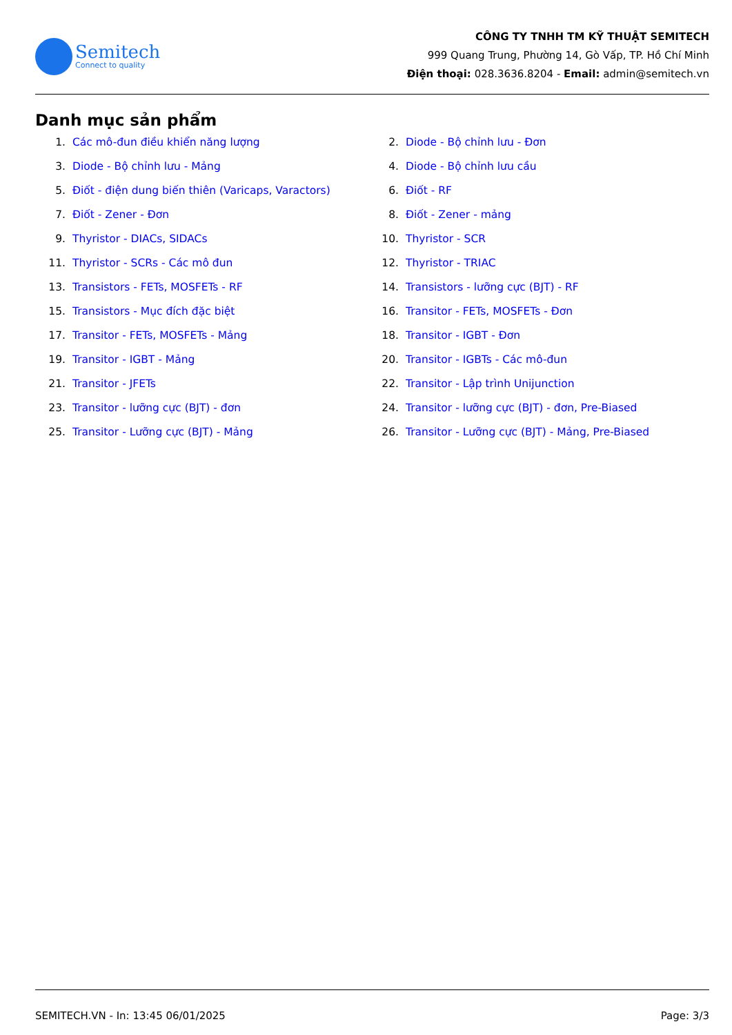Semitech
Connect to quality
CÔNG TY TNHH TM KỸ THUẬT SEMITECH
999 Quang Trung, Phường 14, Gò Vấp, TP. Hồ Chí Minh
Điện thoại: 028.3636.8204 - Email: admin@semitech.vn
Danh mục sản phẩm
1. Các mô-đun điều khiển năng lượng
2. Diode - Bộ chỉnh lưu - Đơn
3. Diode - Bộ chỉnh lưu - Mảng
4. Diode - Bộ chỉnh lưu cầu
5. Điốt - điện dung biến thiên (Varicaps, Varactors)
6. Điốt - RF
7. Điốt - Zener - Đơn
8. Điốt - Zener - mảng
9. Thyristor - DIACs, SIDACs
10. Thyristor - SCR
11. Thyristor - SCRs - Các mô đun
12. Thyristor - TRIAC
13. Transistors - FETs, MOSFETs - RF
14. Transistors - lưỡng cực (BJT) - RF
15. Transistors - Mục đích đặc biệt
16. Transitor - FETs, MOSFETs - Đơn
17. Transitor - FETs, MOSFETs - Mảng
18. Transitor - IGBT - Đơn
19. Transitor - IGBT - Mảng
20. Transitor - IGBTs - Các mô-đun
21. Transitor - JFETs
22. Transitor - Lập trình Unijunction
23. Transitor - lưỡng cực (BJT) - đơn
24. Transitor - lưỡng cực (BJT) - đơn, Pre-Biased
25. Transitor - Lưỡng cực (BJT) - Mảng
26. Transitor - Lưỡng cực (BJT) - Mảng, Pre-Biased
SEMITECH.VN - In: 13:45 06/01/2025 Page: 3/3